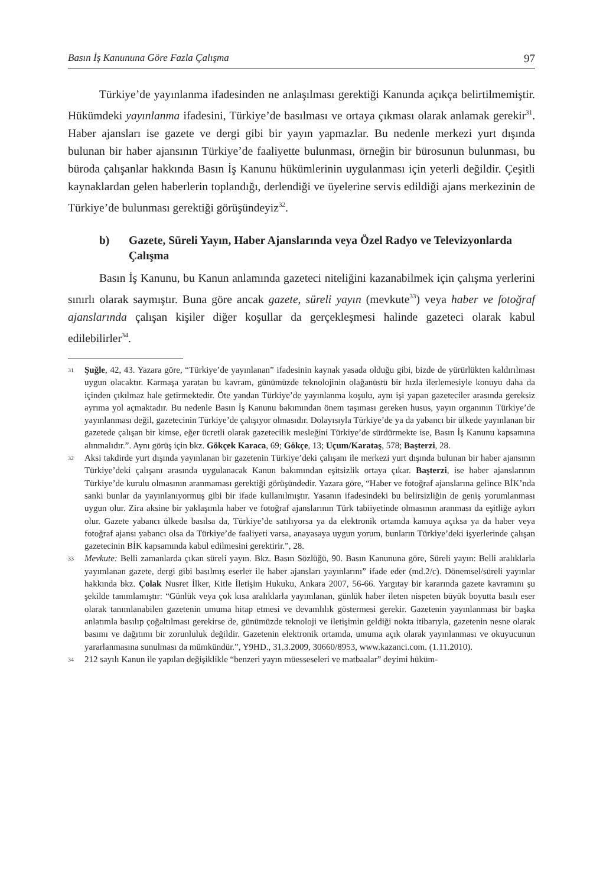Basın İş Kanununa Göre Fazla Çalışma 97
Türkiye’de yayınlanma ifadesinden ne anlaşılması gerektiği Kanunda açıkça belirtilmemiştir. Hükümdeki yayınlanma ifadesini, Türkiye’de basılması ve ortaya çıkması olarak anlamak gerekir<sup>31</sup>. Haber ajansları ise gazete ve dergi gibi bir yayın yapmazlar. Bu nedenle merkezi yurt dışında bulunan bir haber ajansının Türkiye’de faaliyette bulunması, örneğin bir bürosunun bulunması, bu büroda çalışanlar hakkında Basın İş Kanunu hükümlerinin uygulanması için yeterli değildir. Çeşitli kaynaklardan gelen haberlerin toplandığı, derlendiği ve üyelerine servis edildiği ajans merkezinin de Türkiye’de bulunması gerektiği görüşündeyiz<sup>32</sup>.
b) Gazete, Süreli Yayın, Haber Ajanslarında veya Özel Radyo ve Televizyonlarda Çalışma
Basın İş Kanunu, bu Kanun anlamında gazeteci niteliğini kazanabilmek için çalışma yerlerini sınırlı olarak saymıştır. Buna göre ancak gazete, süreli yayın (mevkute<sup>33</sup>) veya haber ve fotoğraf ajanslarında çalışan kişiler diğer koşullar da gerçekleşmesi halinde gazeteci olarak kabul edilebilirler<sup>34</sup>.
31 Şuğle, 42, 43. Yazara göre, “Türkiye’de yayınlanan” ifadesinin kaynak yasada olduğu gibi, bizde de yürürlükten kaldırılması uygun olacaktır. Karmaşa yaratan bu kavram, günümüzde teknolojinin olağanüstü bir hızla ilerlemesiyle konuyu daha da içinden çıkılmaz hale getirmektedir. Öte yandan Türkiye’de yayınlanma koşulu, aynı işi yapan gazeteciler arasında gereksiz ayrıma yol açmaktadır. Bu nedenle Basın İş Kanunu bakımından önem taşıması gereken husus, yayın organının Türkiye’de yayınlanması değil, gazetecinin Türkiye’de çalışıyor olmasıdır. Dolayısıyla Türkiye’de ya da yabancı bir ülkede yayınlanan bir gazetede çalışan bir kimse, eğer ücretli olarak gazetecilik mesleğini Türkiye’de sürdürmekte ise, Basın İş Kanunu kapsamına alınmalıdır.”. Aynı görüş için bkz. Gökçek Karaca, 69; Gökçe, 13; Uçum/Karataş, 578; Başterzi, 28.
32 Aksi takdirde yurt dışında yayınlanan bir gazetenin Türkiye’deki çalışanı ile merkezi yurt dışında bulunan bir haber ajansının Türkiye’deki çalışanı arasında uygulanacak Kanun bakımından eşitsizlik ortaya çıkar. Başterzi, ise haber ajanslarının Türkiye’de kurulu olmasının aranmaması gerektiği görüşündedir. Yazara göre, “Haber ve fotoğraf ajanslarına gelince BİK’nda sanki bunlar da yayınlanıyormuş gibi bir ifade kullanılmıştır. Yasanın ifadesindeki bu belirsizliğin de geniş yorumlanması uygun olur. Zira aksine bir yaklaşımla haber ve fotoğraf ajanslarının Türk tabiiyetinde olmasının aranması da eşitliğe aykırı olur. Gazete yabancı ülkede basılsa da, Türkiye’de satılıyorsa ya da elektronik ortamda kamuya açıksa ya da haber veya fotoğraf ajansı yabancı olsa da Türkiye’de faaliyeti varsa, anayasaya uygun yorum, bunların Türkiye’deki işyerlerinde çalışan gazetecinin BİK kapsamında kabul edilmesini gerektirir.”, 28.
33 Mevkute: Belli zamanlarda çıkan süreli yayın. Bkz. Basın Sözlüğü, 90. Basın Kanununa göre, Süreli yayın: Belli aralıklarla yayımlanan gazete, dergi gibi basılmış eserler ile haber ajansları yayınlarını” ifade eder (md.2/c). Dönemsel/süreli yayınlar hakkında bkz. Çolak Nusret İlker, Kitle İletişim Hukuku, Ankara 2007, 56-66. Yargıtay bir kararında gazete kavramını şu şekilde tanımlamıştır: “Günlük veya çok kısa aralıklarla yayımlanan, günlük haber ileten nispeten büyük boyutta basılı eser olarak tanımlanabilen gazetenin umuma hitap etmesi ve devamlılık göstermesi gerekir. Gazetenin yayınlanması bir başka anlatımla basılıp çoğaltılması gerekirse de, günümüzde teknoloji ve iletişimin geldiği nokta itibarıyla, gazetenin nesne olarak basımı ve dağıtımı bir zorunluluk değildir. Gazetenin elektronik ortamda, umuma açık olarak yayınlanması ve okuyucunun yararlanmasına sunulması da mümkündür.”, Y9HD., 31.3.2009, 30660/8953, www.kazanci.com. (1.11.2010).
34 212 sayılı Kanun ile yapılan değişiklikle “benzeri yayın müesseseleri ve matbaalar” deyimi hüküm-